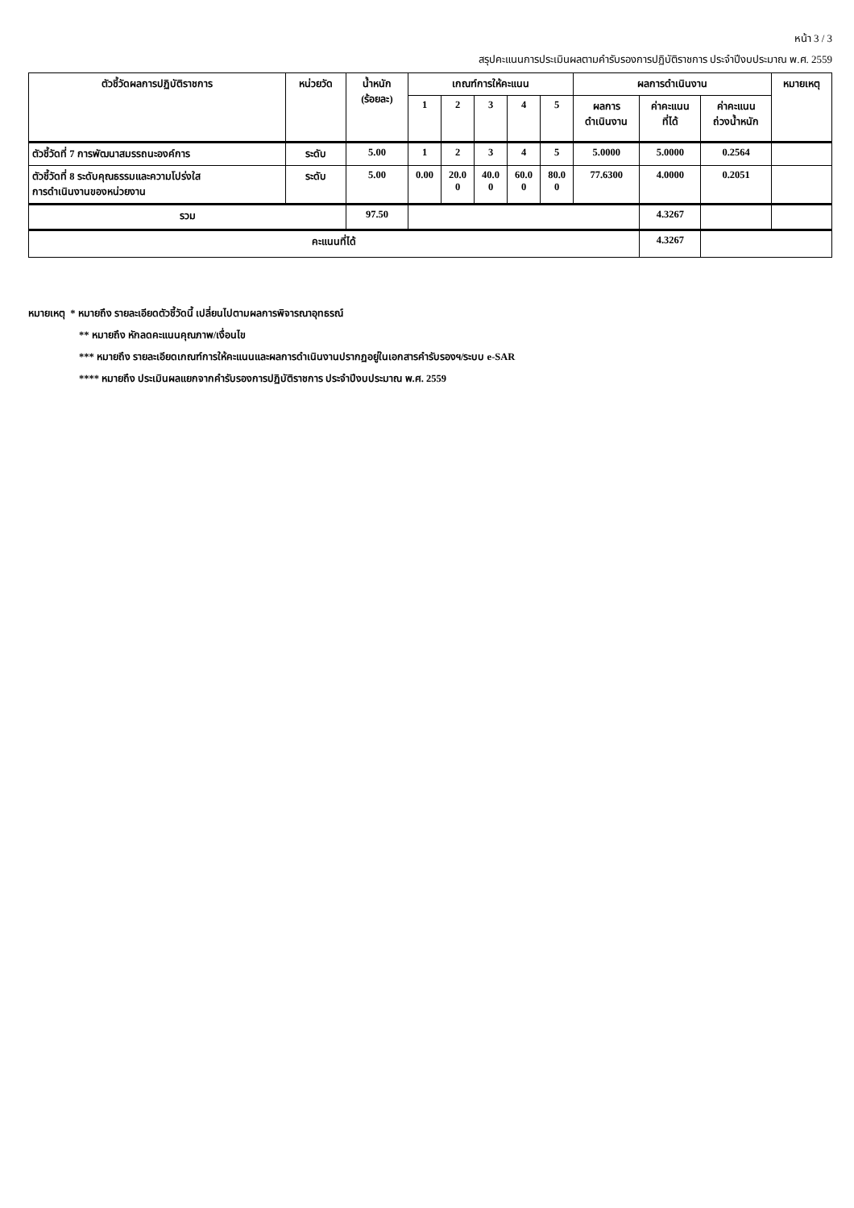หน้า 3 / 3
สรุปคะแนนการประเมินผลตามคำรับรองการปฏิบัติราชการ ประจำปีงบประมาณ พ.ศ. 2559
| ตัวชี้วัดผลการปฏิบัติราชการ | หน่วยวัด | น้ำหนัก (ร้อยละ) | เกณฑ์การให้คะแนน | | | | | ผลการดำเนินงาน | | | หมายเหตุ |
| --- | --- | --- | --- | --- | --- | --- | --- | --- | --- | --- | --- |
| | | | 1 | 2 | 3 | 4 | 5 | ผลการ ดำเนินงาน | ค่าคะแนน ที่ได้ | ค่าคะแนน ถ่วงน้ำหนัก | |
| ตัวชี้วัดที่ 7 การพัฒนาสมรรถนะองค์การ | ระดับ | 5.00 | 1 | 2 | 3 | 4 | 5 | 5.0000 | 5.0000 | 0.2564 | |
| ตัวชี้วัดที่ 8 ระดับคุณธรรมและความโปร่งใส การดำเนินงานของหน่วยงาน | ระดับ | 5.00 | 0.00 | 20.0 0 | 40.0 0 | 60.0 0 | 80.0 0 | 77.6300 | 4.0000 | 0.2051 | |
| รวม | | 97.50 | | | | | | | 4.3267 | | |
| คะแนนที่ได้ | | | | | | | | | 4.3267 | | |
หมายเหตุ * หมายถึง รายละเอียดตัวชี้วัดนี้ เปลี่ยนไปตามผลการพิจารณาอุทธรณ์
** หมายถึง หักลดคะแนนคุณภาพ/เงื่อนไข
*** หมายถึง รายละเอียดเกณฑ์การให้คะแนนและผลการดำเนินงานปรากฏอยู่ในเอกสารคำรับรองฯ/ระบบ e-SAR
**** หมายถึง ประเมินผลแยกจากคำรับรองการปฏิบัติราชการ ประจำปีงบประมาณ พ.ศ. 2559